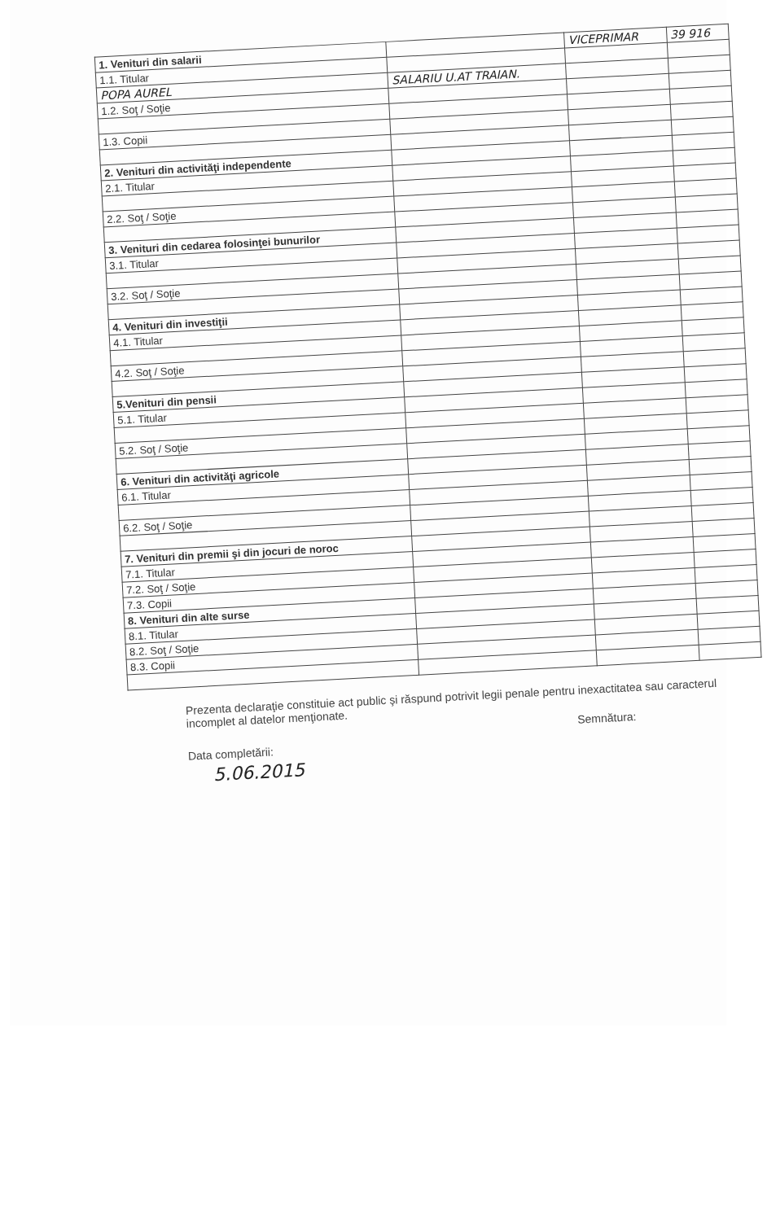| 1. Venituri din salarii | | VICEPRIMAR | 39 916 |
| 1.1. Titular | | | |
| POPA AUREL | SALARIU U.AT TRAIAN. | | |
| 1.2. Soţ / Soţie | | | |
| 1.3. Copii | | | |
| 2. Venituri din activităţi independente | | | |
| 2.1. Titular | | | |
| 2.2. Soţ / Soţie | | | |
| 3. Venituri din cedarea folosinţei bunurilor | | | |
| 3.1. Titular | | | |
| 3.2. Soţ / Soţie | | | |
| 4. Venituri din investiţii | | | |
| 4.1. Titular | | | |
| 4.2. Soţ / Soţie | | | |
| 5.Venituri din pensii | | | |
| 5.1. Titular | | | |
| 5.2. Soţ / Soţie | | | |
| 6. Venituri din activităţi agricole | | | |
| 6.1. Titular | | | |
| 6.2. Soţ / Soţie | | | |
| 7. Venituri din premii şi din jocuri de noroc | | | |
| 7.1. Titular | | | |
| 7.2. Soţ / Soţie | | | |
| 7.3. Copii | | | |
| 8. Venituri din alte surse | | | |
| 8.1. Titular | | | |
| 8.2. Soţ / Soţie | | | |
| 8.3. Copii | | | |
Prezenta declaraţie constituie act public şi răspund potrivit legii penale pentru inexactitatea sau caracterul incomplet al datelor menţionate.
Semnătura:
Data completării:
5.06.2015